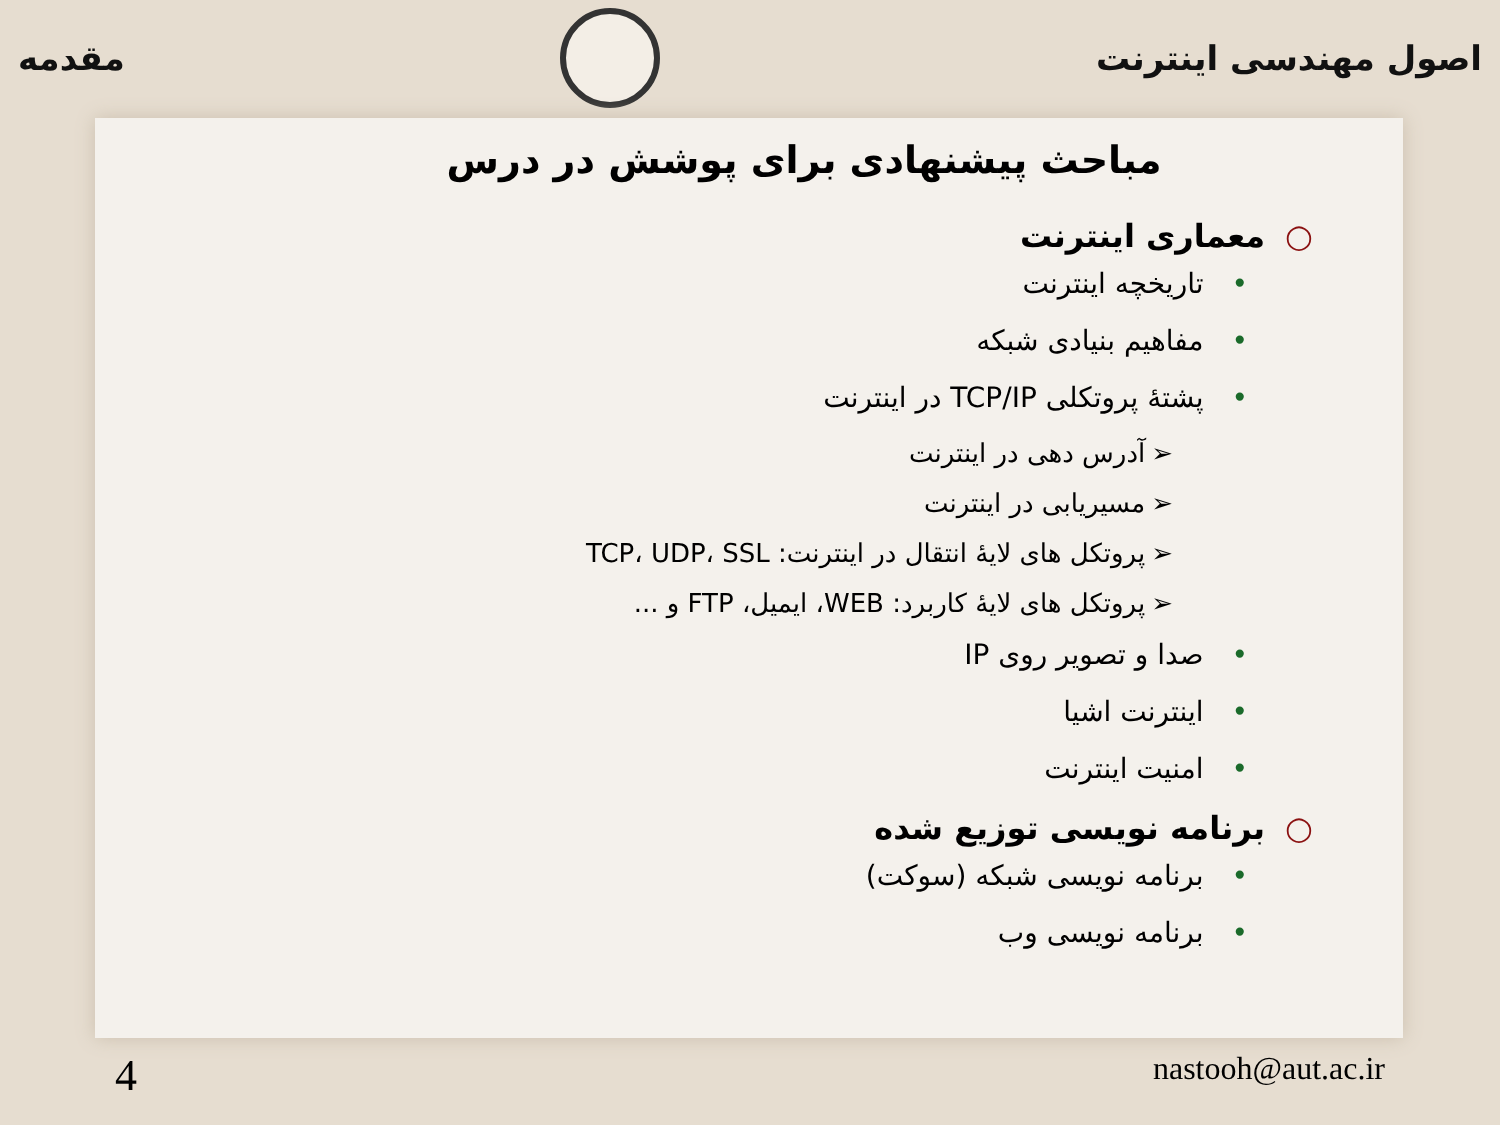اصول مهندسی اینترنت مقدمه
مباحث پیشنهادی برای پوشش در درس
○معماری اینترنت
•تاریخچه اینترنت
•مفاهیم بنیادی شبکه
•پشتهٔ پروتکلی TCP/IP در اینترنت
➢آدرس دهی در اینترنت
➢مسیریابی در اینترنت
➢پروتکل های لایهٔ انتقال در اینترنت: TCP، UDP، SSL
➢پروتکل های لایهٔ کاربرد: WEB، ایمیل، FTP و ...
•صدا و تصویر روی IP
•اینترنت اشیا
•امنیت اینترنت
○برنامه نویسی توزیع شده
•برنامه نویسی شبکه (سوکت)
•برنامه نویسی وب
4 nastooh@aut.ac.ir